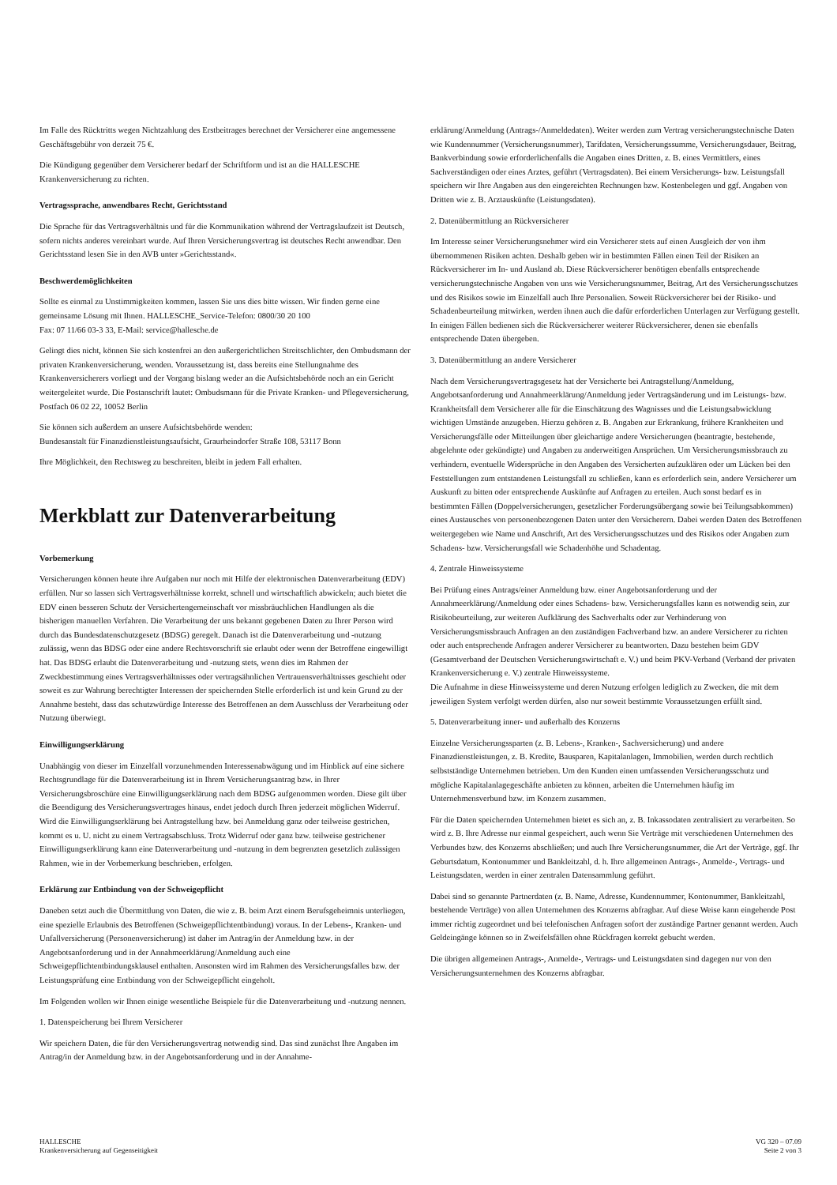Im Falle des Rücktritts wegen Nichtzahlung des Erstbeitrages berechnet der Versicherer eine angemessene Geschäftsgebühr von derzeit 75 €.
Die Kündigung gegenüber dem Versicherer bedarf der Schriftform und ist an die HALLESCHE Krankenversicherung zu richten.
Vertragssprache, anwendbares Recht, Gerichtsstand
Die Sprache für das Vertragsverhältnis und für die Kommunikation während der Vertragslaufzeit ist Deutsch, sofern nichts anderes vereinbart wurde. Auf Ihren Versicherungsvertrag ist deutsches Recht anwendbar. Den Gerichtsstand lesen Sie in den AVB unter »Gerichtsstand«.
Beschwerdemöglichkeiten
Sollte es einmal zu Unstimmigkeiten kommen, lassen Sie uns dies bitte wissen. Wir finden gerne eine gemeinsame Lösung mit Ihnen. HALLESCHE_Service-Telefon: 0800/30 20 100
Fax: 07 11/66 03-3 33, E-Mail: service@hallesche.de
Gelingt dies nicht, können Sie sich kostenfrei an den außergerichtlichen Streitschlichter, den Ombudsmann der privaten Krankenversicherung, wenden. Voraussetzung ist, dass bereits eine Stellungnahme des Krankenversicherers vorliegt und der Vorgang bislang weder an die Aufsichtsbehörde noch an ein Gericht weitergeleitet wurde. Die Postanschrift lautet: Ombudsmann für die Private Kranken- und Pflegeversicherung, Postfach 06 02 22, 10052 Berlin
Sie können sich außerdem an unsere Aufsichtsbehörde wenden:
Bundesanstalt für Finanzdienstleistungsaufsicht, Graurheindorfer Straße 108, 53117 Bonn
Ihre Möglichkeit, den Rechtsweg zu beschreiten, bleibt in jedem Fall erhalten.
Merkblatt zur Datenverarbeitung
Vorbemerkung
Versicherungen können heute ihre Aufgaben nur noch mit Hilfe der elektronischen Datenverarbeitung (EDV) erfüllen. Nur so lassen sich Vertragsverhältnisse korrekt, schnell und wirtschaftlich abwickeln; auch bietet die EDV einen besseren Schutz der Versichertengemeinschaft vor missbräuchlichen Handlungen als die bisherigen manuellen Verfahren. Die Verarbeitung der uns bekannt gegebenen Daten zu Ihrer Person wird durch das Bundesdatenschutzgesetz (BDSG) geregelt. Danach ist die Datenverarbeitung und -nutzung zulässig, wenn das BDSG oder eine andere Rechtsvorschrift sie erlaubt oder wenn der Betroffene eingewilligt hat. Das BDSG erlaubt die Datenverarbeitung und -nutzung stets, wenn dies im Rahmen der Zweckbestimmung eines Vertragsverhältnisses oder vertragsähnlichen Vertrauensverhältnisses geschieht oder soweit es zur Wahrung berechtigter Interessen der speichernden Stelle erforderlich ist und kein Grund zu der Annahme besteht, dass das schutzwürdige Interesse des Betroffenen an dem Ausschluss der Verarbeitung oder Nutzung überwiegt.
Einwilligungserklärung
Unabhängig von dieser im Einzelfall vorzunehmenden Interessenabwägung und im Hinblick auf eine sichere Rechtsgrundlage für die Datenverarbeitung ist in Ihrem Versicherungsantrag bzw. in Ihrer Versicherungsbroschüre eine Einwilligungserklärung nach dem BDSG aufgenommen worden. Diese gilt über die Beendigung des Versicherungsvertrages hinaus, endet jedoch durch Ihren jederzeit möglichen Widerruf. Wird die Einwilligungserklärung bei Antragstellung bzw. bei Anmeldung ganz oder teilweise gestrichen, kommt es u. U. nicht zu einem Vertragsabschluss. Trotz Widerruf oder ganz bzw. teilweise gestrichener Einwilligungserklärung kann eine Datenverarbeitung und -nutzung in dem begrenzten gesetzlich zulässigen Rahmen, wie in der Vorbemerkung beschrieben, erfolgen.
Erklärung zur Entbindung von der Schweigepflicht
Daneben setzt auch die Übermittlung von Daten, die wie z. B. beim Arzt einem Berufsgeheimnis unterliegen, eine spezielle Erlaubnis des Betroffenen (Schweigepflichtentbindung) voraus. In der Lebens-, Kranken- und Unfallversicherung (Personenversicherung) ist daher im Antrag/in der Anmeldung bzw. in der Angebotsanforderung und in der Annahmeerklärung/Anmeldung auch eine Schweigepflichtentbindungsklausel enthalten. Ansonsten wird im Rahmen des Versicherungsfalles bzw. der Leistungsprüfung eine Entbindung von der Schweigepflicht eingeholt.
Im Folgenden wollen wir Ihnen einige wesentliche Beispiele für die Datenverarbeitung und -nutzung nennen.
1. Datenspeicherung bei Ihrem Versicherer
Wir speichern Daten, die für den Versicherungsvertrag notwendig sind. Das sind zunächst Ihre Angaben im Antrag/in der Anmeldung bzw. in der Angebotsanforderung und in der Annahme-
erklärung/Anmeldung (Antrags-/Anmeldedaten). Weiter werden zum Vertrag versicherungstechnische Daten wie Kundennummer (Versicherungsnummer), Tarifdaten, Versicherungssumme, Versicherungsdauer, Beitrag, Bankverbindung sowie erforderlichenfalls die Angaben eines Dritten, z. B. eines Vermittlers, eines Sachverständigen oder eines Arztes, geführt (Vertragsdaten). Bei einem Versicherungs- bzw. Leistungsfall speichern wir Ihre Angaben aus den eingereichten Rechnungen bzw. Kostenbelegen und ggf. Angaben von Dritten wie z. B. Arztauskünfte (Leistungsdaten).
2. Datenübermittlung an Rückversicherer
Im Interesse seiner Versicherungsnehmer wird ein Versicherer stets auf einen Ausgleich der von ihm übernommenen Risiken achten. Deshalb geben wir in bestimmten Fällen einen Teil der Risiken an Rückversicherer im In- und Ausland ab. Diese Rückversicherer benötigen ebenfalls entsprechende versicherungstechnische Angaben von uns wie Versicherungsnummer, Beitrag, Art des Versicherungsschutzes und des Risikos sowie im Einzelfall auch Ihre Personalien. Soweit Rückversicherer bei der Risiko- und Schadenbeurteilung mitwirken, werden ihnen auch die dafür erforderlichen Unterlagen zur Verfügung gestellt.
In einigen Fällen bedienen sich die Rückversicherer weiterer Rückversicherer, denen sie ebenfalls entsprechende Daten übergeben.
3. Datenübermittlung an andere Versicherer
Nach dem Versicherungsvertragsgesetz hat der Versicherte bei Antragstellung/Anmeldung, Angebotsanforderung und Annahmeerklärung/Anmeldung jeder Vertragsänderung und im Leistungs- bzw. Krankheitsfall dem Versicherer alle für die Einschätzung des Wagnisses und die Leistungsabwicklung wichtigen Umstände anzugeben. Hierzu gehören z. B. Angaben zur Erkrankung, frühere Krankheiten und Versicherungsfälle oder Mitteilungen über gleichartige andere Versicherungen (beantragte, bestehende, abgelehnte oder gekündigte) und Angaben zu anderweitigen Ansprüchen. Um Versicherungsmissbrauch zu verhindern, eventuelle Widersprüche in den Angaben des Versicherten aufzuklären oder um Lücken bei den Feststellungen zum entstandenen Leistungsfall zu schließen, kann es erforderlich sein, andere Versicherer um Auskunft zu bitten oder entsprechende Auskünfte auf Anfragen zu erteilen. Auch sonst bedarf es in bestimmten Fällen (Doppelversicherungen, gesetzlicher Forderungsübergang sowie bei Teilungsabkommen) eines Austausches von personenbezogenen Daten unter den Versicherern. Dabei werden Daten des Betroffenen weitergegeben wie Name und Anschrift, Art des Versicherungsschutzes und des Risikos oder Angaben zum Schadens- bzw. Versicherungsfall wie Schadenhöhe und Schadentag.
4. Zentrale Hinweissysteme
Bei Prüfung eines Antrags/einer Anmeldung bzw. einer Angebotsanforderung und der Annahmeerklärung/Anmeldung oder eines Schadens- bzw. Versicherungsfalles kann es notwendig sein, zur Risikobeurteilung, zur weiteren Aufklärung des Sachverhalts oder zur Verhinderung von Versicherungsmissbrauch Anfragen an den zuständigen Fachverband bzw. an andere Versicherer zu richten oder auch entsprechende Anfragen anderer Versicherer zu beantworten. Dazu bestehen beim GDV (Gesamtverband der Deutschen Versicherungswirtschaft e. V.) und beim PKV-Verband (Verband der privaten Krankenversicherung e. V.) zentrale Hinweissysteme.
Die Aufnahme in diese Hinweissysteme und deren Nutzung erfolgen lediglich zu Zwecken, die mit dem jeweiligen System verfolgt werden dürfen, also nur soweit bestimmte Voraussetzungen erfüllt sind.
5. Datenverarbeitung inner- und außerhalb des Konzerns
Einzelne Versicherungssparten (z. B. Lebens-, Kranken-, Sachversicherung) und andere Finanzdienstleistungen, z. B. Kredite, Bausparen, Kapitalanlagen, Immobilien, werden durch rechtlich selbstständige Unternehmen betrieben. Um den Kunden einen umfassenden Versicherungsschutz und mögliche Kapitalanlagegeschäfte anbieten zu können, arbeiten die Unternehmen häufig im Unternehmensverbund bzw. im Konzern zusammen.
Für die Daten speichernden Unternehmen bietet es sich an, z. B. Inkassodaten zentralisiert zu verarbeiten. So wird z. B. Ihre Adresse nur einmal gespeichert, auch wenn Sie Verträge mit verschiedenen Unternehmen des Verbundes bzw. des Konzerns abschließen; und auch Ihre Versicherungsnummer, die Art der Verträge, ggf. Ihr Geburtsdatum, Kontonummer und Bankleitzahl, d. h. Ihre allgemeinen Antrags-, Anmelde-, Vertrags- und Leistungsdaten, werden in einer zentralen Datensammlung geführt.
Dabei sind so genannte Partnerdaten (z. B. Name, Adresse, Kundennummer, Kontonummer, Bankleitzahl, bestehende Verträge) von allen Unternehmen des Konzerns abfragbar. Auf diese Weise kann eingehende Post immer richtig zugeordnet und bei telefonischen Anfragen sofort der zuständige Partner genannt werden. Auch Geldeingänge können so in Zweifelsfällen ohne Rückfragen korrekt gebucht werden.
Die übrigen allgemeinen Antrags-, Anmelde-, Vertrags- und Leistungsdaten sind dagegen nur von den Versicherungsunternehmen des Konzerns abfragbar.
HALLESCHE
Krankenversicherung auf Gegenseitigkeit
VG 320 – 07.09
Seite 2 von 3